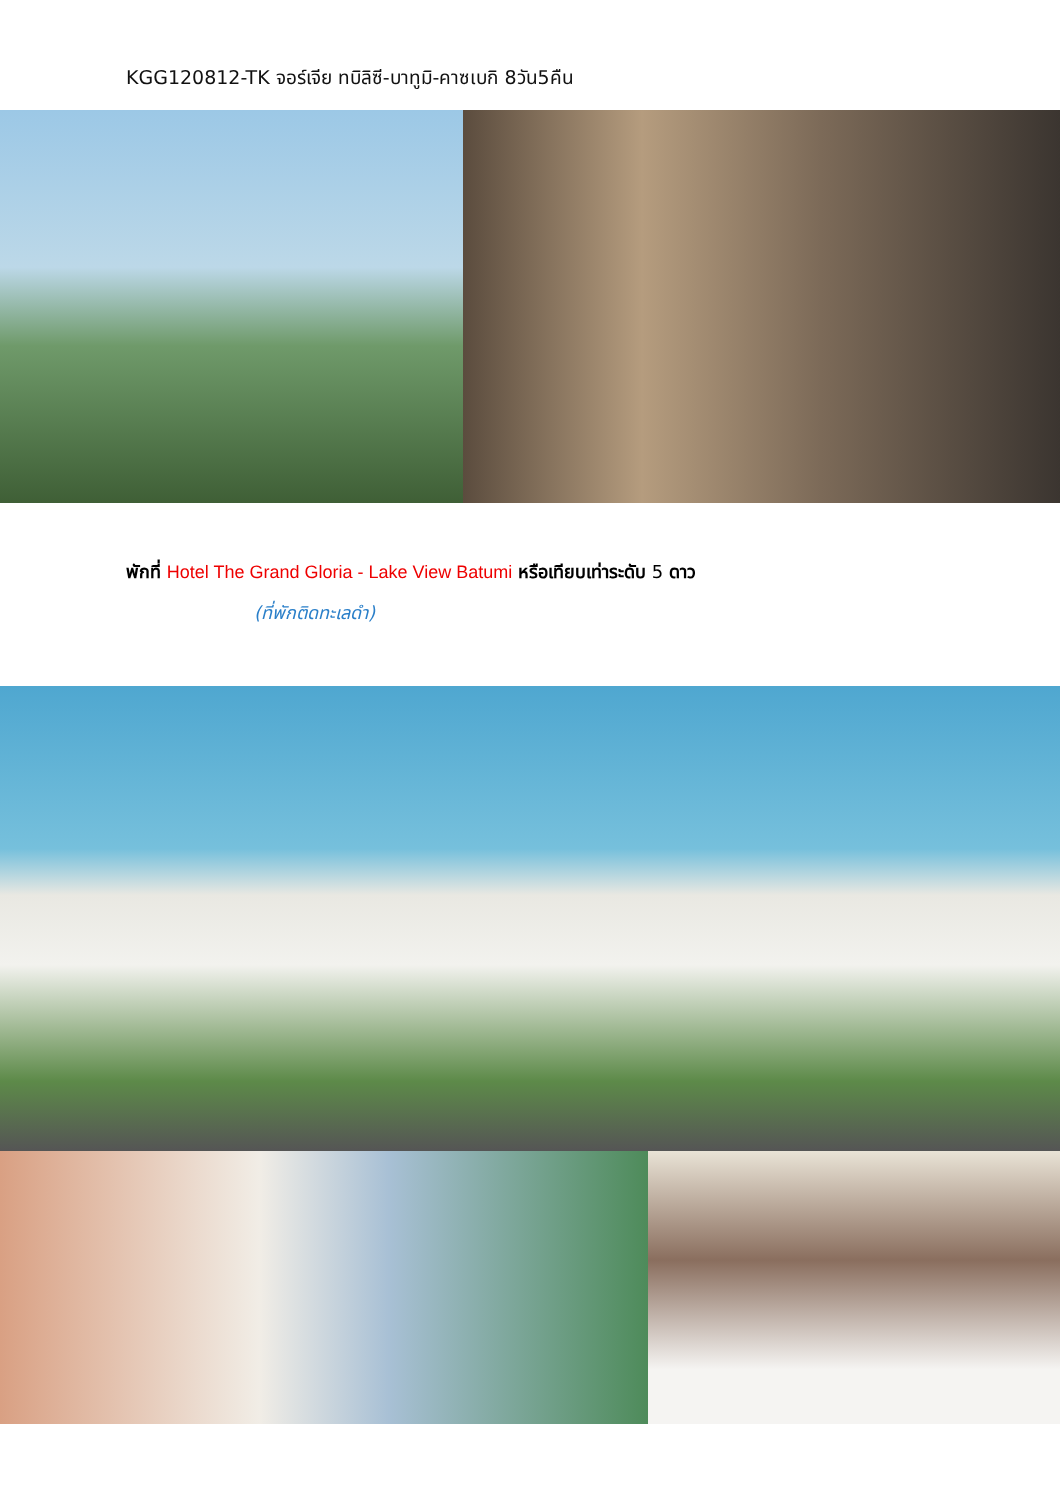KGG120812-TK จอร์เจีย ทบิลิซี-บาทูมิ-คาซเบกิ 8วัน5คืน
พักที่ Hotel The Grand Gloria - Lake View Batumi หรือเทียบเท่าระดับ 5 ดาว
(ที่พักติดทะเลดำ)